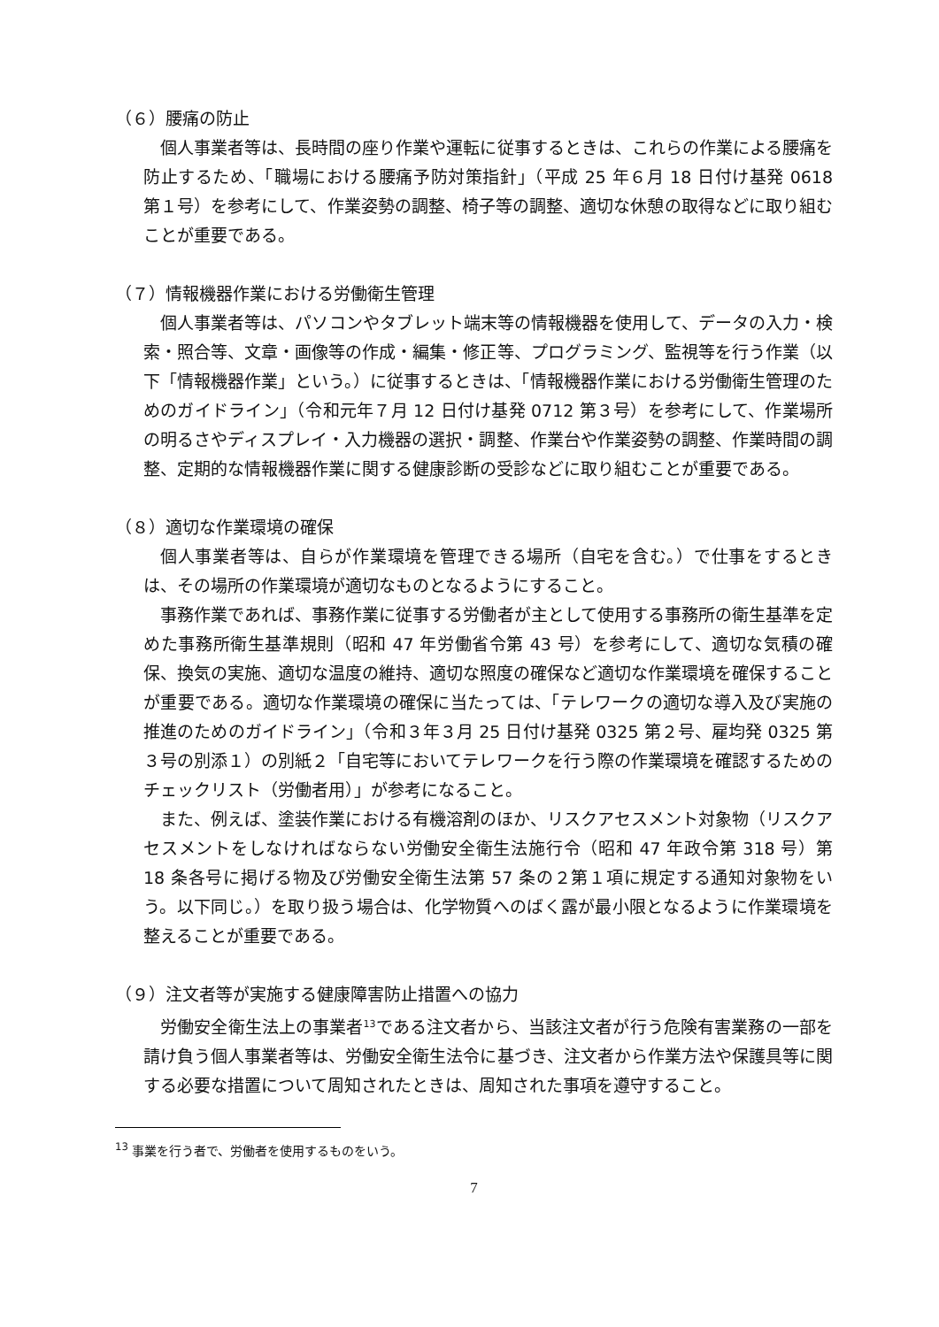（６）腰痛の防止
個人事業者等は、長時間の座り作業や運転に従事するときは、これらの作業による腰痛を防止するため、「職場における腰痛予防対策指針」（平成 25 年６月 18 日付け基発 0618 第１号）を参考にして、作業姿勢の調整、椅子等の調整、適切な休憩の取得などに取り組むことが重要である。
（７）情報機器作業における労働衛生管理
個人事業者等は、パソコンやタブレット端末等の情報機器を使用して、データの入力・検索・照合等、文章・画像等の作成・編集・修正等、プログラミング、監視等を行う作業（以下「情報機器作業」という。）に従事するときは、「情報機器作業における労働衛生管理のためのガイドライン」（令和元年７月 12 日付け基発 0712 第３号）を参考にして、作業場所の明るさやディスプレイ・入力機器の選択・調整、作業台や作業姿勢の調整、作業時間の調整、定期的な情報機器作業に関する健康診断の受診などに取り組むことが重要である。
（８）適切な作業環境の確保
個人事業者等は、自らが作業環境を管理できる場所（自宅を含む。）で仕事をするときは、その場所の作業環境が適切なものとなるようにすること。
事務作業であれば、事務作業に従事する労働者が主として使用する事務所の衛生基準を定めた事務所衛生基準規則（昭和 47 年労働省令第 43 号）を参考にして、適切な気積の確保、換気の実施、適切な温度の維持、適切な照度の確保など適切な作業環境を確保することが重要である。適切な作業環境の確保に当たっては、「テレワークの適切な導入及び実施の推進のためのガイドライン」（令和３年３月 25 日付け基発 0325 第２号、雇均発 0325 第３号の別添１）の別紙２「自宅等においてテレワークを行う際の作業環境を確認するためのチェックリスト（労働者用）」が参考になること。
また、例えば、塗装作業における有機溶剤のほか、リスクアセスメント対象物（リスクアセスメントをしなければならない労働安全衛生法施行令（昭和 47 年政令第 318 号）第 18 条各号に掲げる物及び労働安全衛生法第 57 条の２第１項に規定する通知対象物をいう。以下同じ。）を取り扱う場合は、化学物質へのばく露が最小限となるように作業環境を整えることが重要である。
（９）注文者等が実施する健康障害防止措置への協力
労働安全衛生法上の事業者<sup>13</sup>である注文者から、当該注文者が行う危険有害業務の一部を請け負う個人事業者等は、労働安全衛生法令に基づき、注文者から作業方法や保護具等に関する必要な措置について周知されたときは、周知された事項を遵守すること。
<sup>13</sup> 事業を行う者で、労働者を使用するものをいう。
7